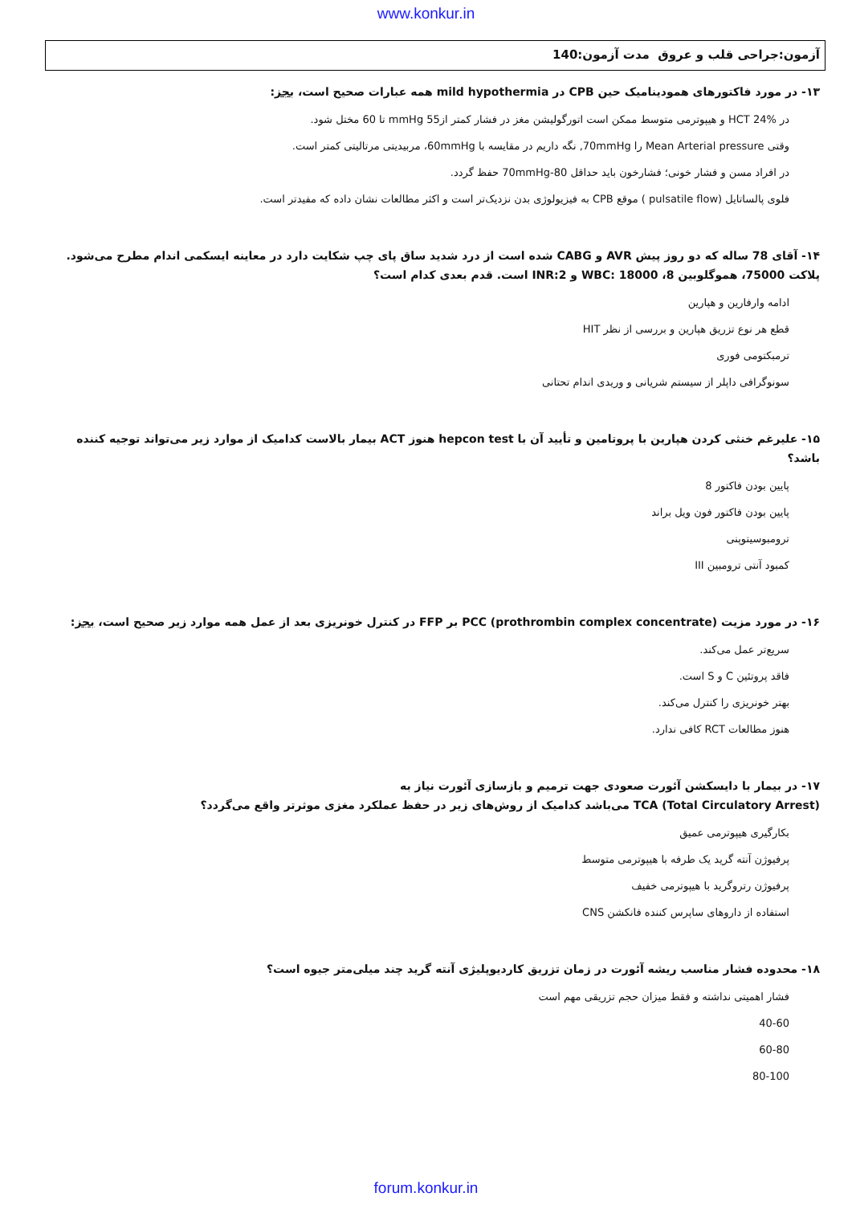www.konkur.in
آزمون:جراحی قلب و عروق مدت آزمون:140
۱۳- در مورد فاکتورهای همودینامیک حین CPB در mild hypothermia همه عبارات صحیح است، بجز:
در HCT 24% و هیپوترمی متوسط ممکن است اتورگولیشن مغز در فشار کمتر از55 mmHg تا 60 مختل شود.
وقتی Mean Arterial pressure را 70mmHg, نگه داریم در مقایسه با 60mmHg، مربیدیتی مرتالیتی کمتر است.
در افراد مسن و فشار خونی؛ فشارخون باید حداقل 80-70mmHg حفظ گردد.
فلوی پالساتایل (pulsatile flow ) موقع CPB به فیزیولوژی بدن نزدیک‌تر است و اکثر مطالعات نشان داده که مفیدتر است.
۱۴- آقای 78 ساله که دو روز پیش AVR و CABG شده است از درد شدید ساق پای چپ شکایت دارد در معاینه ایسکمی اندام مطرح می‌شود. پلاکت 75000، هموگلوبین 8، WBC: 18000 و INR:2 است. قدم بعدی کدام است؟
ادامه وارفارین و هپارین
قطع هر نوع تزریق هپارین و بررسی از نظر HIT
ترمبکتومی فوری
سونوگرافی داپلر از سیستم شریانی و وریدی اندام تحتانی
۱۵- علیرغم خنثی کردن هپارین با پروتامین و تأیید آن با hepcon test هنوز ACT بیمار بالاست کدامیک از موارد زیر می‌تواند توجیه کننده باشد؟
پایین بودن فاکتور 8
پایین بودن فاکتور فون ویل براند
ترومبوسیتوپنی
کمبود آنتی ترومبین III
۱۶- در مورد مزیت PCC (prothrombin complex concentrate) بر FFP در کنترل خونریزی بعد از عمل همه موارد زیر صحیح است، بجز:
سریع‌تر عمل می‌کند.
فاقد پروتئین C و S است.
بهتر خونریزی را کنترل می‌کند.
هنوز مطالعات RCT کافی ندارد.
۱۷- در بیمار با دایسکشن آئورت صعودی جهت ترمیم و بازسازی آئورت نیاز به
TCA (Total Circulatory Arrest) می‌باشد کدامیک از روش‌های زیر در حفظ عملکرد مغزی موثرتر واقع می‌گردد؟
بکارگیری هیپوترمی عمیق
پرفیوژن آنته گرید یک طرفه با هیپوترمی متوسط
پرفیوژن رتروگرید با هیپوترمی خفیف
استفاده از داروهای ساپرس کننده فانکشن CNS
۱۸- محدوده فشار مناسب ریشه آئورت در زمان تزریق کاردیوپلیژی آنته گرید چند میلی‌متر جیوه است؟
فشار اهمیتی نداشته و فقط میزان حجم تزریقی مهم است
40-60
60-80
80-100
forum.konkur.in